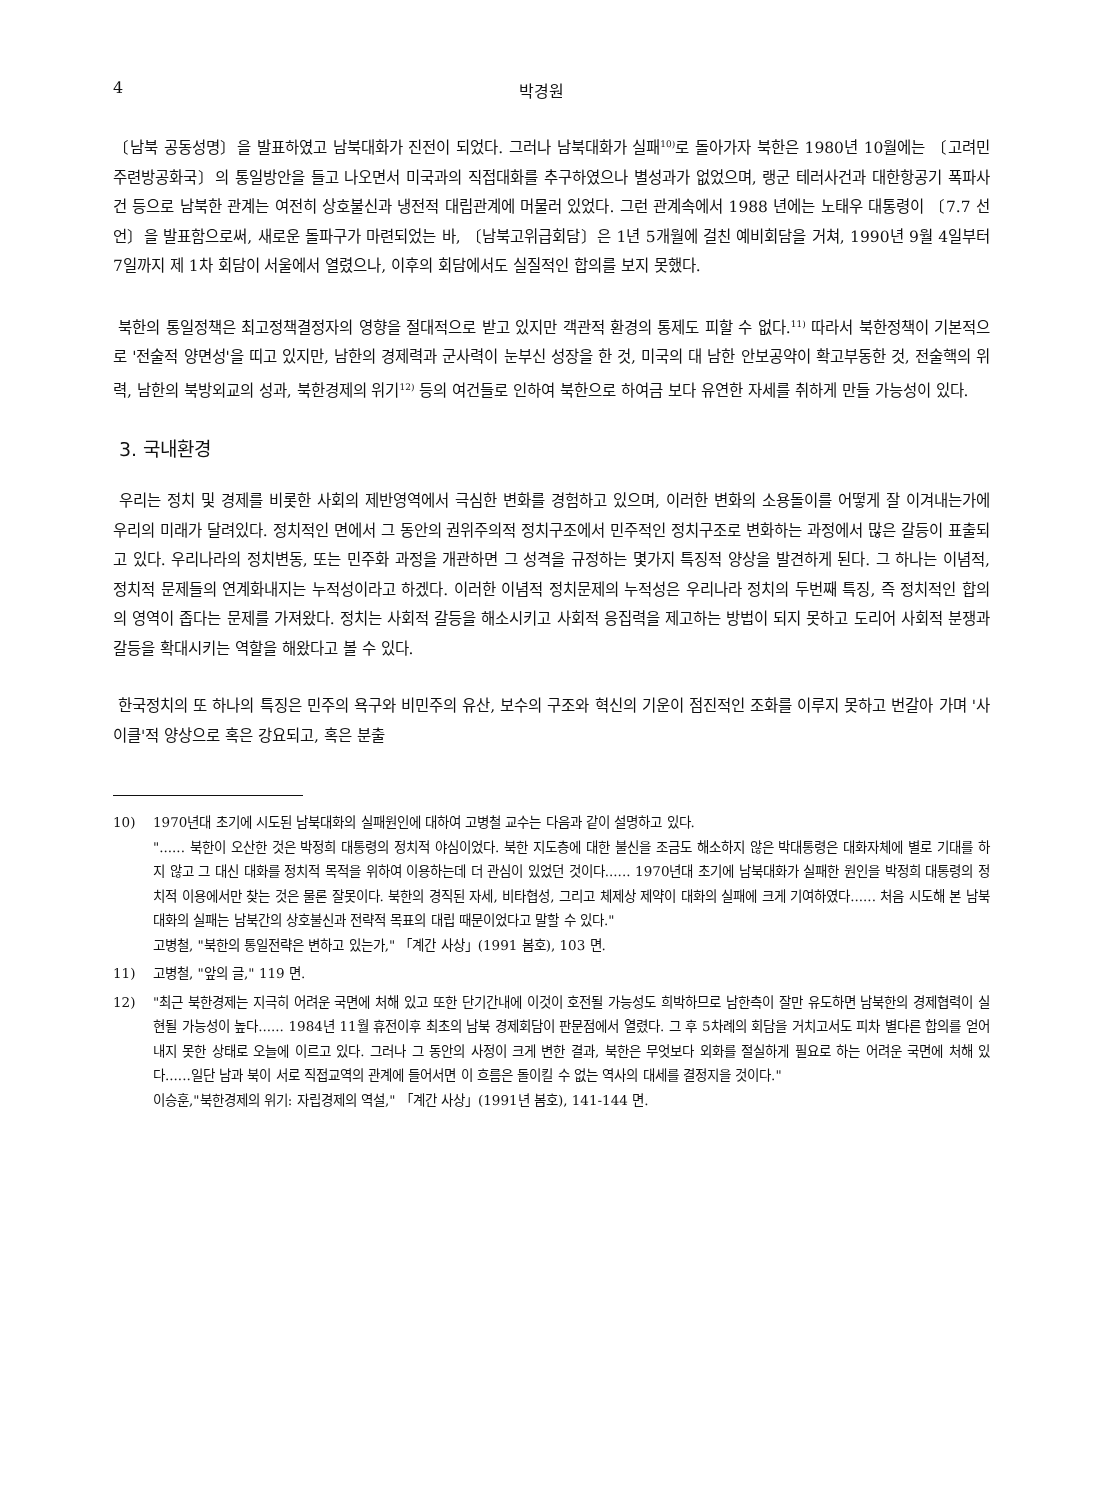4 박경원
〔남북 공동성명〕을 발표하였고 남북대화가 진전이 되었다. 그러나 남북대화가 실패<sup>10)</sup>로 돌아가자 북한은 1980년 10월에는 〔고려민주련방공화국〕의 통일방안을 들고 나오면서 미국과의 직접대화를 추구하였으나 별성과가 없었으며, 랭군 테러사건과 대한항공기 폭파사건 등으로 남북한 관계는 여전히 상호불신과 냉전적 대립관계에 머물러 있었다. 그런 관계속에서 1988 년에는 노태우 대통령이 〔7.7 선언〕을 발표함으로써, 새로운 돌파구가 마련되었는 바, 〔남북고위급회담〕은 1년 5개월에 걸친 예비회담을 거쳐, 1990년 9월 4일부터 7일까지 제 1차 회담이 서울에서 열렸으나, 이후의 회담에서도 실질적인 합의를 보지 못했다.
북한의 통일정책은 최고정책결정자의 영향을 절대적으로 받고 있지만 객관적 환경의 통제도 피할 수 없다.<sup>11)</sup> 따라서 북한정책이 기본적으로 '전술적 양면성'을 띠고 있지만, 남한의 경제력과 군사력이 눈부신 성장을 한 것, 미국의 대 남한 안보공약이 확고부동한 것, 전술핵의 위력, 남한의 북방외교의 성과, 북한경제의 위기<sup>12)</sup> 등의 여건들로 인하여 북한으로 하여금 보다 유연한 자세를 취하게 만들 가능성이 있다.
3. 국내환경
우리는 정치 및 경제를 비롯한 사회의 제반영역에서 극심한 변화를 경험하고 있으며, 이러한 변화의 소용돌이를 어떻게 잘 이겨내는가에 우리의 미래가 달려있다. 정치적인 면에서 그 동안의 권위주의적 정치구조에서 민주적인 정치구조로 변화하는 과정에서 많은 갈등이 표출되고 있다. 우리나라의 정치변동, 또는 민주화 과정을 개관하면 그 성격을 규정하는 몇가지 특징적 양상을 발견하게 된다. 그 하나는 이념적, 정치적 문제들의 연계화내지는 누적성이라고 하겠다. 이러한 이념적 정치문제의 누적성은 우리나라 정치의 두번째 특징, 즉 정치적인 합의의 영역이 좁다는 문제를 가져왔다. 정치는 사회적 갈등을 해소시키고 사회적 응집력을 제고하는 방법이 되지 못하고 도리어 사회적 분쟁과 갈등을 확대시키는 역할을 해왔다고 볼 수 있다.
한국정치의 또 하나의 특징은 민주의 욕구와 비민주의 유산, 보수의 구조와 혁신의 기운이 점진적인 조화를 이루지 못하고 번갈아 가며 '사이클'적 양상으로 혹은 강요되고, 혹은 분출
10) 1970년대 초기에 시도된 남북대화의 실패원인에 대하여 고병철 교수는 다음과 같이 설명하고 있다.
"...... 북한이 오산한 것은 박정희 대통령의 정치적 야심이었다. 북한 지도층에 대한 불신을 조금도 해소하지 않은 박대통령은 대화자체에 별로 기대를 하지 않고 그 대신 대화를 정치적 목적을 위하여 이용하는데 더 관심이 있었던 것이다...... 1970년대 초기에 남북대화가 실패한 원인을 박정희 대통령의 정치적 이용에서만 찾는 것은 물론 잘못이다. 북한의 경직된 자세, 비타협성, 그리고 체제상 제약이 대화의 실패에 크게 기여하였다...... 처음 시도해 본 남북대화의 실패는 남북간의 상호불신과 전략적 목표의 대립 때문이었다고 말할 수 있다."
고병철, "북한의 통일전략은 변하고 있는가," 「계간 사상」(1991 봄호), 103 면.
11) 고병철, "앞의 글," 119 면.
12) "최근 북한경제는 지극히 어려운 국면에 처해 있고 또한 단기간내에 이것이 호전될 가능성도 희박하므로 남한측이 잘만 유도하면 남북한의 경제협력이 실현될 가능성이 높다...... 1984년 11월 휴전이후 최초의 남북 경제회담이 판문점에서 열렸다. 그 후 5차례의 회담을 거치고서도 피차 별다른 합의를 얻어내지 못한 상태로 오늘에 이르고 있다. 그러나 그 동안의 사정이 크게 변한 결과, 북한은 무엇보다 외화를 절실하게 필요로 하는 어려운 국면에 처해 있다......일단 남과 북이 서로 직접교역의 관계에 들어서면 이 흐름은 돌이킬 수 없는 역사의 대세를 결정지을 것이다."
이승훈,"북한경제의 위기: 자립경제의 역설," 「계간 사상」(1991년 봄호), 141-144 면.